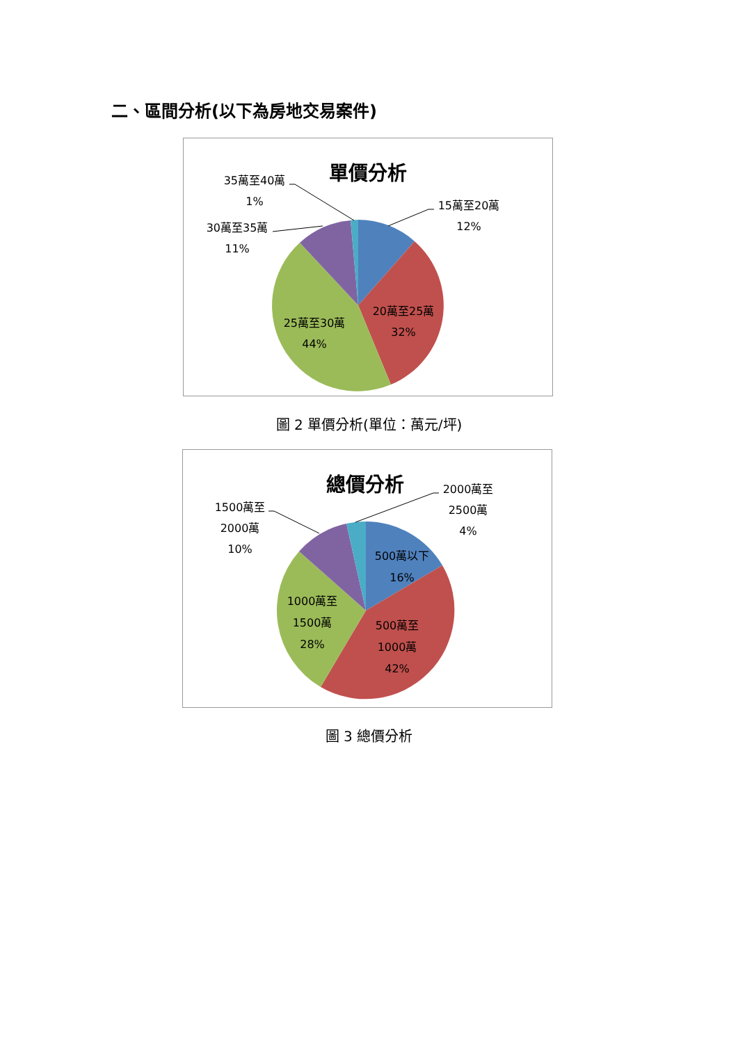二、區間分析(以下為房地交易案件)
單價分析
35萬至40萬
1%
30萬至35萬
11%
15萬至20萬
12%
20萬至25萬
32%
25萬至30萬
44%
圖 2 單價分析(單位：萬元/坪)
總價分析
2000萬至
2500萬
4%
1500萬至
2000萬
10%
500萬以下
16%
1000萬至
1500萬
28%
500萬至
1000萬
42%
圖 3 總價分析